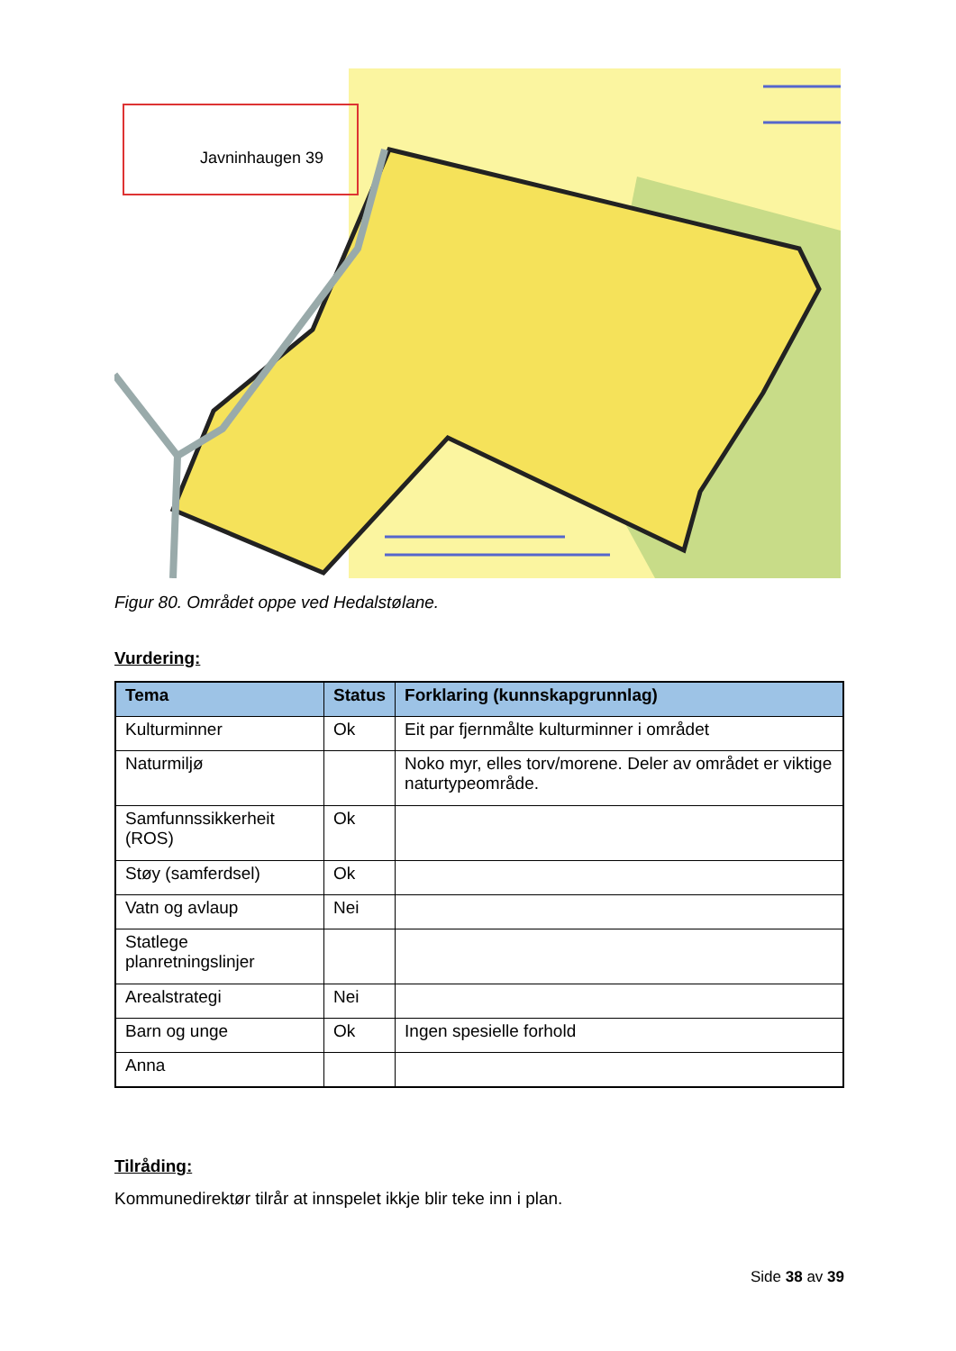Javninhaugen 39
Figur 80. Området oppe ved Hedalstølane.
Vurdering:
| Tema | Status | Forklaring (kunnskapgrunnlag) |
| --- | --- | --- |
| Kulturminner | Ok | Eit par fjernmålte kulturminner i området |
| Naturmiljø | | Noko myr, elles torv/morene. Deler av området er viktige naturtypeområde. |
| Samfunnssikkerheit (ROS) | Ok | |
| Støy (samferdsel) | Ok | |
| Vatn og avlaup | Nei | |
| Statlege planretningslinjer | | |
| Arealstrategi | Nei | |
| Barn og unge | Ok | Ingen spesielle forhold |
| Anna | | |
Tilråding:
Kommunedirektør tilrår at innspelet ikkje blir teke inn i plan.
Side 38 av 39